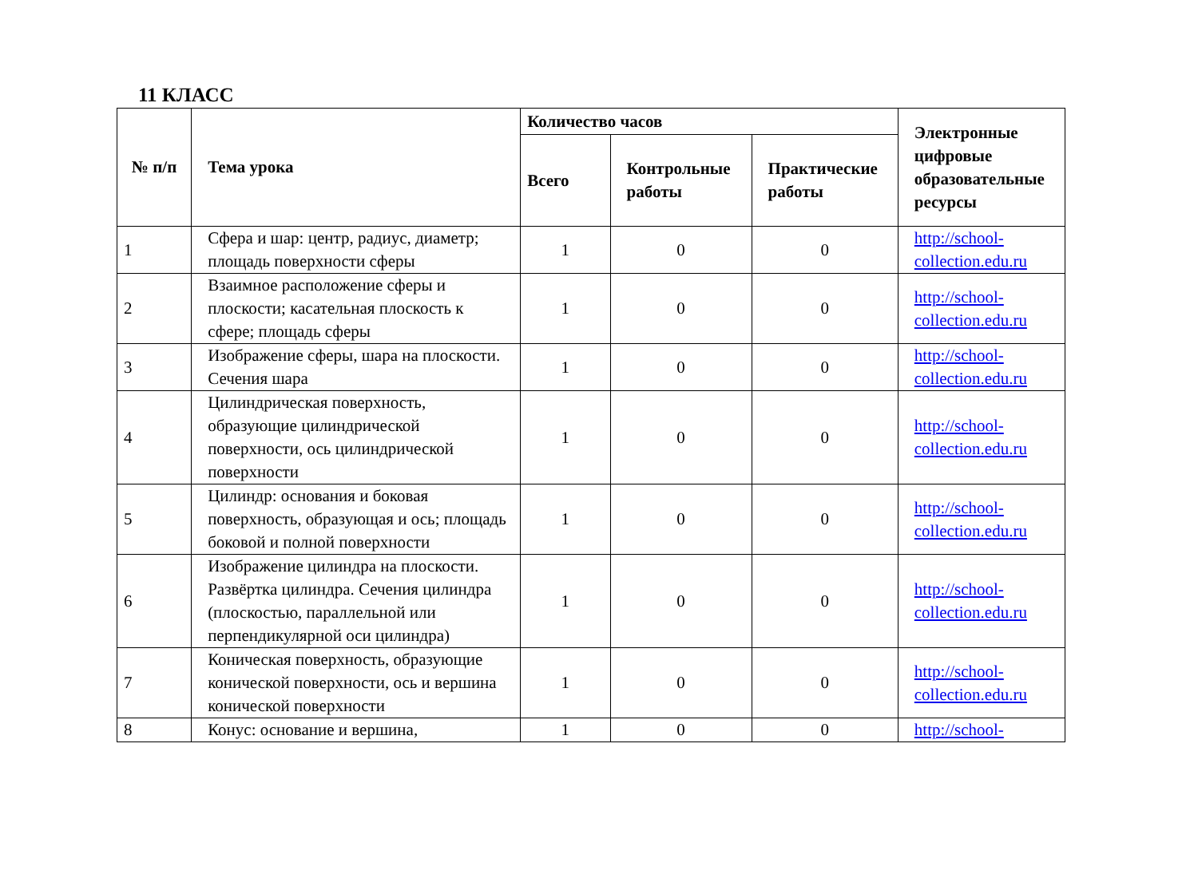11 КЛАСС
| № п/п | Тема урока | Количество часов | | | Электронные цифровые образовательные ресурсы |
| --- | --- | --- | --- | --- | --- |
| | | Всего | Контрольные работы | Практические работы | |
| 1 | Сфера и шар: центр, радиус, диаметр; площадь поверхности сферы | 1 | 0 | 0 | http://school-collection.edu.ru |
| 2 | Взаимное расположение сферы и плоскости; касательная плоскость к сфере; площадь сферы | 1 | 0 | 0 | http://school-collection.edu.ru |
| 3 | Изображение сферы, шара на плоскости. Сечения шара | 1 | 0 | 0 | http://school-collection.edu.ru |
| 4 | Цилиндрическая поверхность, образующие цилиндрической поверхности, ось цилиндрической поверхности | 1 | 0 | 0 | http://school-collection.edu.ru |
| 5 | Цилиндр: основания и боковая поверхность, образующая и ось; площадь боковой и полной поверхности | 1 | 0 | 0 | http://school-collection.edu.ru |
| 6 | Изображение цилиндра на плоскости. Развёртка цилиндра. Сечения цилиндра (плоскостью, параллельной или перпендикулярной оси цилиндра) | 1 | 0 | 0 | http://school-collection.edu.ru |
| 7 | Коническая поверхность, образующие конической поверхности, ось и вершина конической поверхности | 1 | 0 | 0 | http://school-collection.edu.ru |
| 8 | Конус: основание и вершина, | 1 | 0 | 0 | http://school- |